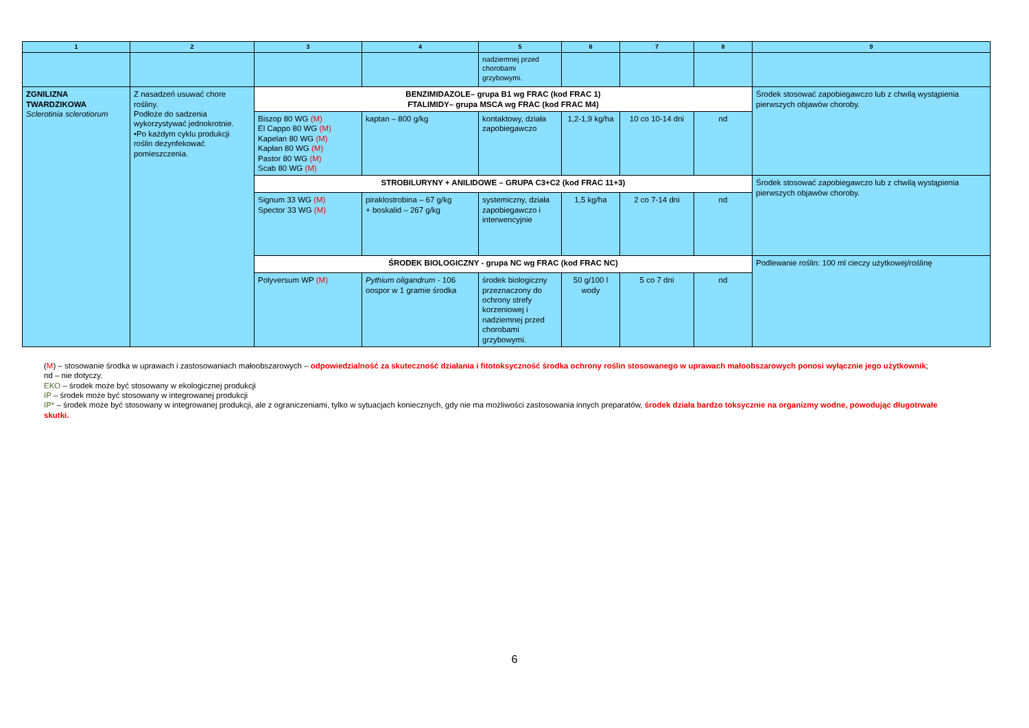| 1 | 2 | 3 | 4 | 5 | 6 | 7 | 8 | 9 |
| --- | --- | --- | --- | --- | --- | --- | --- | --- |
| | | | | nadziemnej przed chorobami grzybowymi. | | | | |
| ZGNILIZNA TWARDZIKOWA Sclerotinia sclerotiorum | Z nasadzeń usuwać chore rośliny. Podłoże do sadzenia wykorzystywać jednokrotnie. •Po każdym cyklu produkcji roślin dezynfekować pomieszczenia. | BENZIMIDAZOLE– grupa B1 wg FRAC (kod FRAC 1) FTALIMIDY– grupa MSCA wg FRAC (kod FRAC M4) | | | | | | Środek stosować zapobiegawczo lub z chwilą wystąpienia pierwszych objawów choroby. |
| | | Biszop 80 WG (M) El Cappo 80 WG (M) Kapelan 80 WG (M) Kapłan 80 WG (M) Pastor 80 WG (M) Scab 80 WG (M) | kaptan – 800 g/kg | kontaktowy, działa zapobiegawczo | 1,2-1,9 kg/ha | 10 co 10-14 dni | nd | |
| | | STROBILURYNY + ANILIDOWE – GRUPA C3+C2 (kod FRAC 11+3) | | | | | | Środek stosować zapobiegawczo lub z chwilą wystąpienia pierwszych objawów choroby. |
| | | Signum 33 WG (M) Spector 33 WG (M) | piraklostrobina – 67 g/kg + boskalid – 267 g/kg | systemiczny, działa zapobiegawczo i interwencyjnie | 1,5 kg/ha | 2 co 7-14 dni | nd | |
| | | ŚRODEK BIOLOGICZNY - grupa NC wg FRAC (kod FRAC NC) | | | | | | Podlewanie roślin: 100 ml cieczy użytkowej/roślinę |
| | | Polyversum WP (M) | Pythium oligandrum - 106 oospor w 1 gramie środka | środek biologiczny przeznaczony do ochrony strefy korzeniowej i nadziemnej przed chorobami grzybowymi. | 50 g/100 l wody | 5 co 7 dni | nd | |
(M) – stosowanie środka w uprawach i zastosowaniach małoobszarowych – odpowiedzialność za skuteczność działania i fitotoksyczność środka ochrony roślin stosowanego w uprawach małoobszarowych ponosi wyłącznie jego użytkownik;
nd – nie dotyczy.
EKO – środek może być stosowany w ekologicznej produkcji
IP – środek może być stosowany w integrowanej produkcji
IP* – środek może być stosowany w integrowanej produkcji, ale z ograniczeniami, tylko w sytuacjach koniecznych, gdy nie ma możliwości zastosowania innych preparatów, środek działa bardzo toksycznie na organizmy wodne, powodując długotrwałe skutki.
6